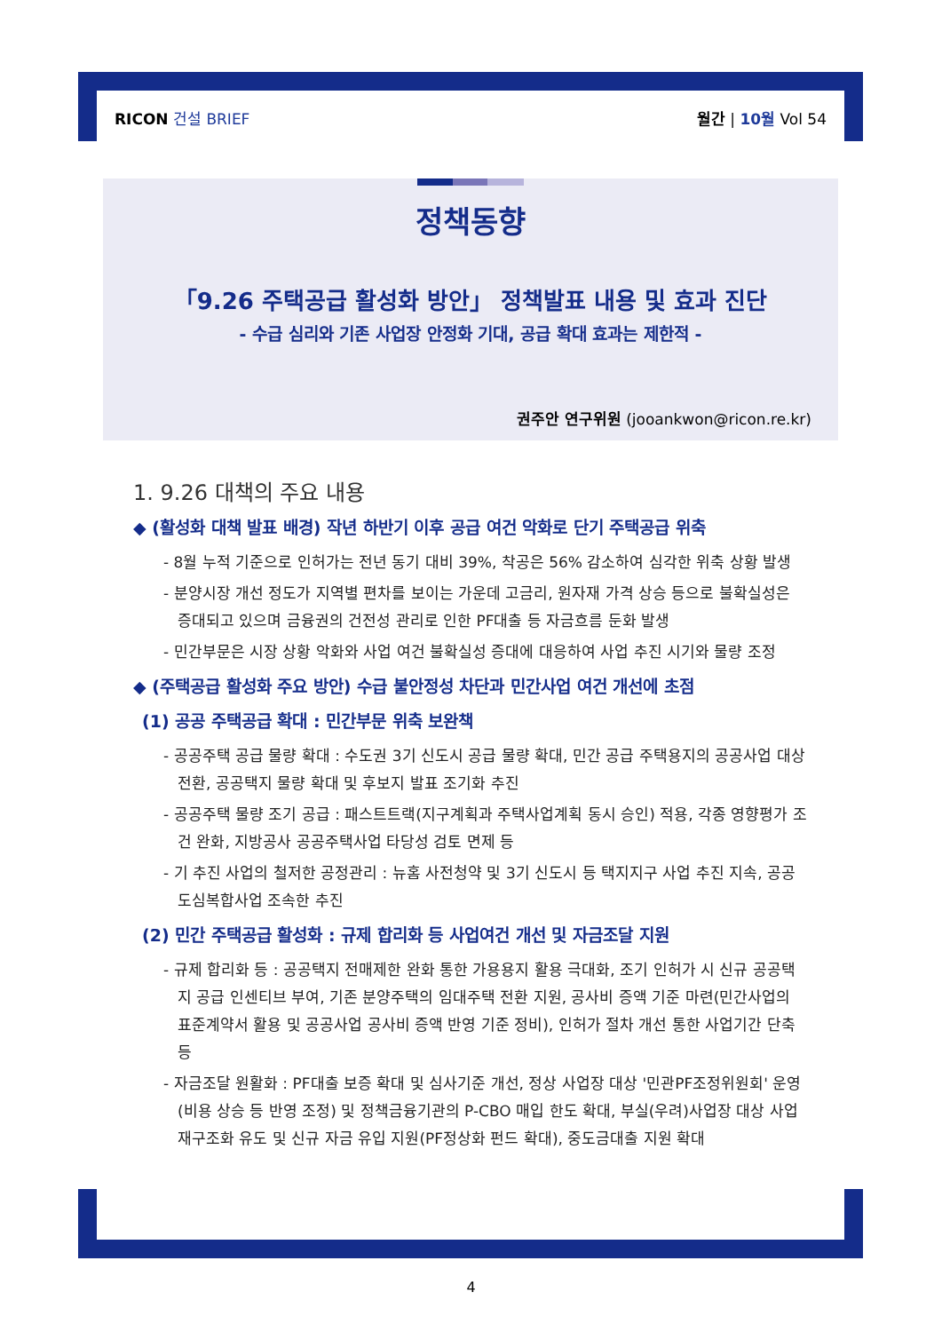RICON 건설 BRIEF 월간 | 10월 Vol 54
정책동향
「9.26 주택공급 활성화 방안」 정책발표 내용 및 효과 진단
- 수급 심리와 기존 사업장 안정화 기대, 공급 확대 효과는 제한적 -
권주안 연구위원 (jooankwon@ricon.re.kr)
1. 9.26 대책의 주요 내용
◆ (활성화 대책 발표 배경) 작년 하반기 이후 공급 여건 악화로 단기 주택공급 위축
- 8월 누적 기준으로 인허가는 전년 동기 대비 39%, 착공은 56% 감소하여 심각한 위축 상황 발생
- 분양시장 개선 정도가 지역별 편차를 보이는 가운데 고금리, 원자재 가격 상승 등으로 불확실성은 증대되고 있으며 금융권의 건전성 관리로 인한 PF대출 등 자금흐름 둔화 발생
- 민간부문은 시장 상황 악화와 사업 여건 불확실성 증대에 대응하여 사업 추진 시기와 물량 조정
◆ (주택공급 활성화 주요 방안) 수급 불안정성 차단과 민간사업 여건 개선에 초점
(1) 공공 주택공급 확대 : 민간부문 위축 보완책
- 공공주택 공급 물량 확대 : 수도권 3기 신도시 공급 물량 확대, 민간 공급 주택용지의 공공사업 대상 전환, 공공택지 물량 확대 및 후보지 발표 조기화 추진
- 공공주택 물량 조기 공급 : 패스트트랙(지구계획과 주택사업계획 동시 승인) 적용, 각종 영향평가 조건 완화, 지방공사 공공주택사업 타당성 검토 면제 등
- 기 추진 사업의 철저한 공정관리 : 뉴홈 사전청약 및 3기 신도시 등 택지지구 사업 추진 지속, 공공 도심복합사업 조속한 추진
(2) 민간 주택공급 활성화 : 규제 합리화 등 사업여건 개선 및 자금조달 지원
- 규제 합리화 등 : 공공택지 전매제한 완화 통한 가용용지 활용 극대화, 조기 인허가 시 신규 공공택지 공급 인센티브 부여, 기존 분양주택의 임대주택 전환 지원, 공사비 증액 기준 마련(민간사업의 표준계약서 활용 및 공공사업 공사비 증액 반영 기준 정비), 인허가 절차 개선 통한 사업기간 단축 등
- 자금조달 원활화 : PF대출 보증 확대 및 심사기준 개선, 정상 사업장 대상 '민관PF조정위원회' 운영(비용 상승 등 반영 조정) 및 정책금융기관의 P-CBO 매입 한도 확대, 부실(우려)사업장 대상 사업 재구조화 유도 및 신규 자금 유입 지원(PF정상화 펀드 확대), 중도금대출 지원 확대
4